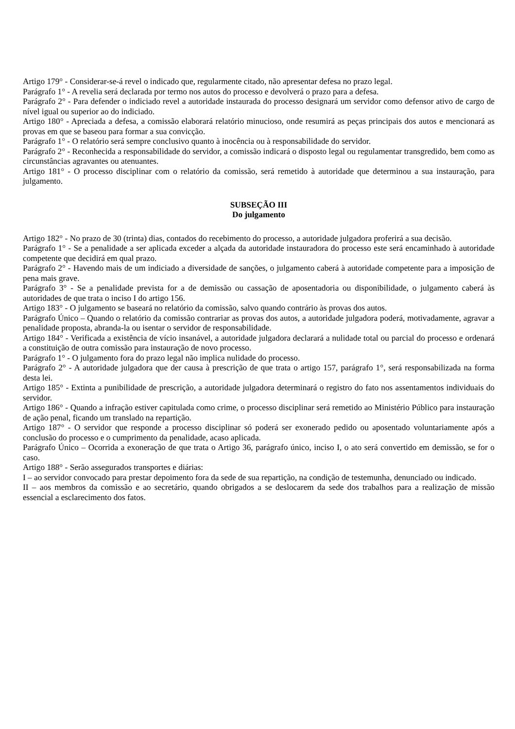Artigo 179° - Considerar-se-á revel o indicado que, regularmente citado, não apresentar defesa no prazo legal.
Parágrafo 1° - A revelia será declarada por termo nos autos do processo e devolverá o prazo para a defesa.
Parágrafo 2° - Para defender o indiciado revel a autoridade instaurada do processo designará um servidor como defensor ativo de cargo de nível igual ou superior ao do indiciado.
Artigo 180° - Apreciada a defesa, a comissão elaborará relatório minucioso, onde resumirá as peças principais dos autos e mencionará as provas em que se baseou para formar a sua convicção.
Parágrafo 1° - O relatório será sempre conclusivo quanto à inocência ou à responsabilidade do servidor.
Parágrafo 2° - Reconhecida a responsabilidade do servidor, a comissão indicará o disposto legal ou regulamentar transgredido, bem como as circunstâncias agravantes ou atenuantes.
Artigo 181° - O processo disciplinar com o relatório da comissão, será remetido à autoridade que determinou a sua instauração, para julgamento.
SUBSEÇÃO III
Do julgamento
Artigo 182° - No prazo de 30 (trinta) dias, contados do recebimento do processo, a autoridade julgadora proferirá a sua decisão.
Parágrafo 1° - Se a penalidade a ser aplicada exceder a alçada da autoridade instauradora do processo este será encaminhado à autoridade competente que decidirá em qual prazo.
Parágrafo 2° - Havendo mais de um indiciado a diversidade de sanções, o julgamento caberá à autoridade competente para a imposição de pena mais grave.
Parágrafo 3° - Se a penalidade prevista for a de demissão ou cassação de aposentadoria ou disponibilidade, o julgamento caberá às autoridades de que trata o inciso I do artigo 156.
Artigo 183° - O julgamento se baseará no relatório da comissão, salvo quando contrário às provas dos autos.
Parágrafo Único – Quando o relatório da comissão contrariar as provas dos autos, a autoridade julgadora poderá, motivadamente, agravar a penalidade proposta, abranda-la ou isentar o servidor de responsabilidade.
Artigo 184° - Verificada a existência de vício insanável, a autoridade julgadora declarará a nulidade total ou parcial do processo e ordenará a constituição de outra comissão para instauração de novo processo.
Parágrafo 1° - O julgamento fora do prazo legal não implica nulidade do processo.
Parágrafo 2° - A autoridade julgadora que der causa à prescrição de que trata o artigo 157, parágrafo 1°, será responsabilizada na forma desta lei.
Artigo 185° - Extinta a punibilidade de prescrição, a autoridade julgadora determinará o registro do fato nos assentamentos individuais do servidor.
Artigo 186° - Quando a infração estiver capitulada como crime, o processo disciplinar será remetido ao Ministério Público para instauração de ação penal, ficando um translado na repartição.
Artigo 187° - O servidor que responde a processo disciplinar só poderá ser exonerado pedido ou aposentado voluntariamente após a conclusão do processo e o cumprimento da penalidade, acaso aplicada.
Parágrafo Único – Ocorrida a exoneração de que trata o Artigo 36, parágrafo único, inciso I, o ato será convertido em demissão, se for o caso.
Artigo 188° - Serão assegurados transportes e diárias:
I – ao servidor convocado para prestar depoimento fora da sede de sua repartição, na condição de testemunha, denunciado ou indicado.
II – aos membros da comissão e ao secretário, quando obrigados a se deslocarem da sede dos trabalhos para a realização de missão essencial a esclarecimento dos fatos.